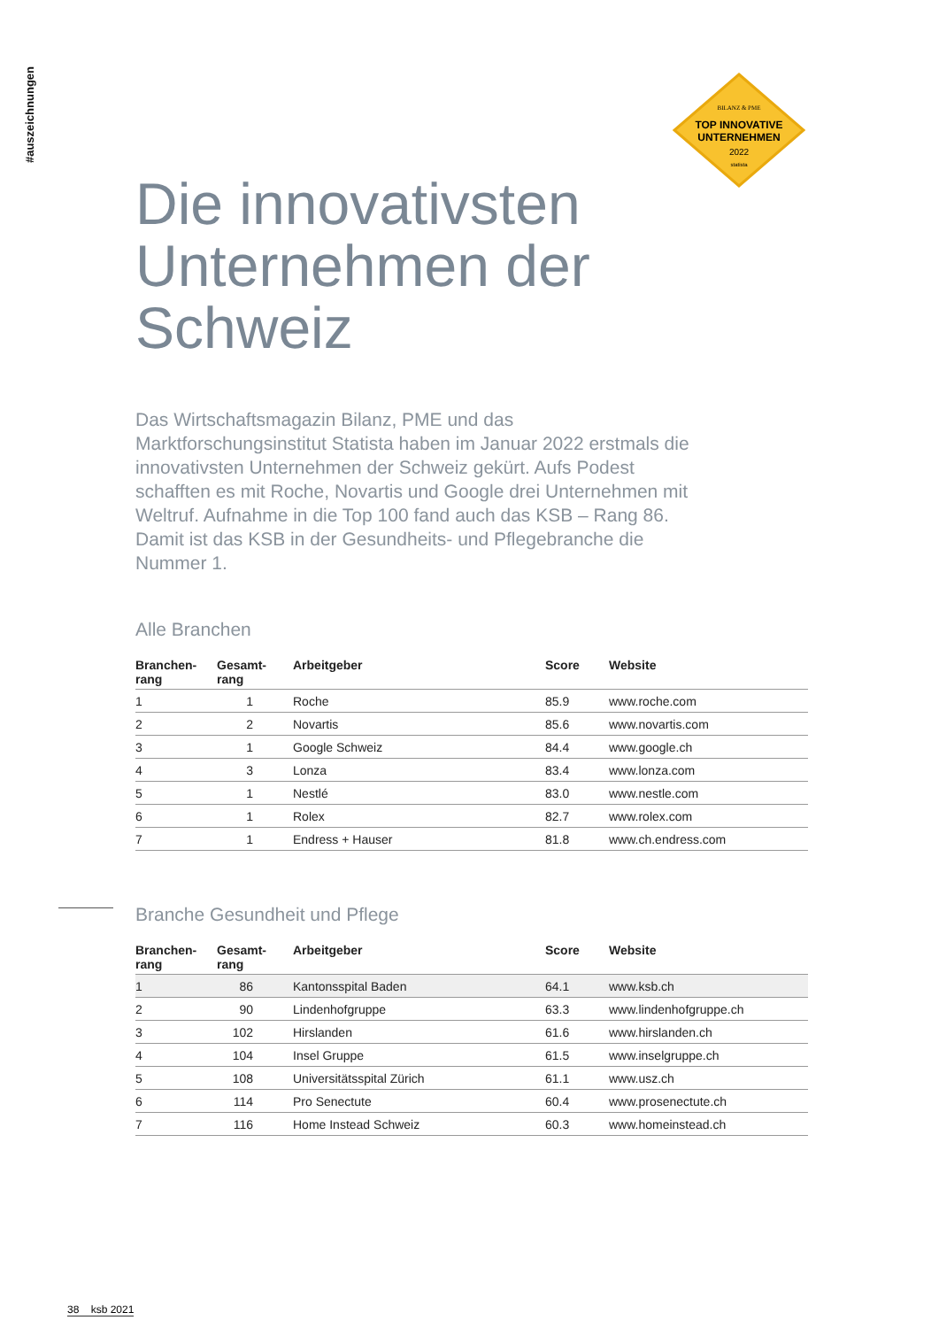#auszeichnungen
BILANZ & PME
TOP INNOVATIVE
UNTERNEHMEN
2022
statista
Die innovativsten Unternehmen der Schweiz
Das Wirtschaftsmagazin Bilanz, PME und das Marktforschungsinstitut Statista haben im Januar 2022 erstmals die innovativsten Unternehmen der Schweiz gekürt. Aufs Podest schafften es mit Roche, Novartis und Google drei Unternehmen mit Weltruf. Aufnahme in die Top 100 fand auch das KSB – Rang 86. Damit ist das KSB in der Gesundheits- und Pflegebranche die Nummer 1.
Alle Branchen
| Branchen- rang | Gesamt- rang | Arbeitgeber | Score | Website |
| --- | --- | --- | --- | --- |
| 1 | 1 | Roche | 85.9 | www.roche.com |
| 2 | 2 | Novartis | 85.6 | www.novartis.com |
| 3 | 1 | Google Schweiz | 84.4 | www.google.ch |
| 4 | 3 | Lonza | 83.4 | www.lonza.com |
| 5 | 1 | Nestlé | 83.0 | www.nestle.com |
| 6 | 1 | Rolex | 82.7 | www.rolex.com |
| 7 | 1 | Endress + Hauser | 81.8 | www.ch.endress.com |
Branche Gesundheit und Pflege
| Branchen- rang | Gesamt- rang | Arbeitgeber | Score | Website |
| --- | --- | --- | --- | --- |
| 1 | 86 | Kantonsspital Baden | 64.1 | www.ksb.ch |
| 2 | 90 | Lindenhofgruppe | 63.3 | www.lindenhofgruppe.ch |
| 3 | 102 | Hirslanden | 61.6 | www.hirslanden.ch |
| 4 | 104 | Insel Gruppe | 61.5 | www.inselgruppe.ch |
| 5 | 108 | Universitätsspital Zürich | 61.1 | www.usz.ch |
| 6 | 114 | Pro Senectute | 60.4 | www.prosenectute.ch |
| 7 | 116 | Home Instead Schweiz | 60.3 | www.homeinstead.ch |
38 ksb 2021